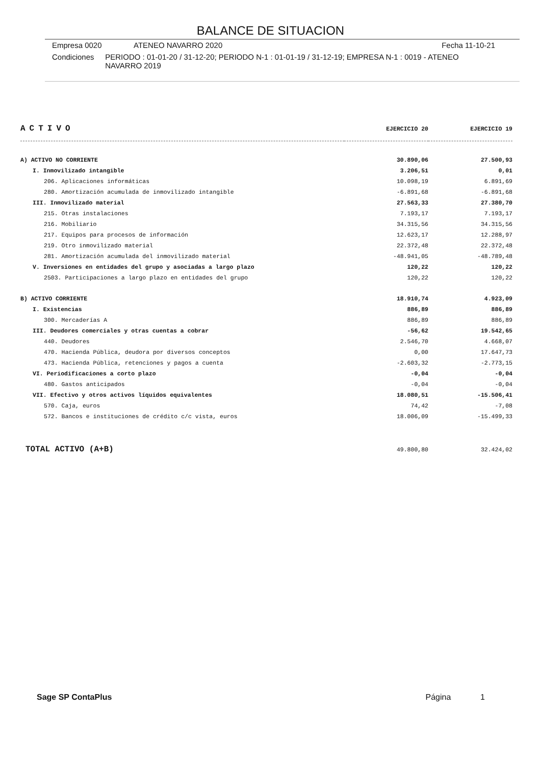BALANCE DE SITUACION
Empresa 0020 ATENEO NAVARRO 2020 Fecha 11-10-21
Condiciones PERIODO : 01-01-20 / 31-12-20; PERIODO N-1 : 01-01-19 / 31-12-19; EMPRESA N-1 : 0019 - ATENEO NAVARRO 2019
| ACTIVO | EJERCICIO 20 | EJERCICIO 19 |
| A) ACTIVO NO CORRIENTE | 30.890,06 | 27.500,93 |
| I. Inmovilizado intangible | 3.206,51 | 0,01 |
| 206. Aplicaciones informáticas | 10.098,19 | 6.891,69 |
| 280. Amortización acumulada de inmovilizado intangible | -6.891,68 | -6.891,68 |
| III. Inmovilizado material | 27.563,33 | 27.380,70 |
| 215. Otras instalaciones | 7.193,17 | 7.193,17 |
| 216. Mobiliario | 34.315,56 | 34.315,56 |
| 217. Equipos para procesos de información | 12.623,17 | 12.288,97 |
| 219. Otro inmovilizado material | 22.372,48 | 22.372,48 |
| 281. Amortización acumulada del inmovilizado material | -48.941,05 | -48.789,48 |
| V. Inversiones en entidades del grupo y asociadas a largo plazo | 120,22 | 120,22 |
| 2503. Participaciones a largo plazo en entidades del grupo | 120,22 | 120,22 |
| B) ACTIVO CORRIENTE | 18.910,74 | 4.923,09 |
| I. Existencias | 886,89 | 886,89 |
| 300. Mercaderías A | 886,89 | 886,89 |
| III. Deudores comerciales y otras cuentas a cobrar | -56,62 | 19.542,65 |
| 440. Deudores | 2.546,70 | 4.668,07 |
| 470. Hacienda Pública, deudora por diversos conceptos | 0,00 | 17.647,73 |
| 473. Hacienda Pública, retenciones y pagos a cuenta | -2.603,32 | -2.773,15 |
| VI. Periodificaciones a corto plazo | -0,04 | -0,04 |
| 480. Gastos anticipados | -0,04 | -0,04 |
| VII. Efectivo y otros activos líquidos equivalentes | 18.080,51 | -15.506,41 |
| 570. Caja, euros | 74,42 | -7,08 |
| 572. Bancos e instituciones de crédito c/c vista, euros | 18.006,09 | -15.499,33 |
| TOTAL ACTIVO (A+B) | 49.800,80 | 32.424,02 |
Sage SP ContaPlus Página 1